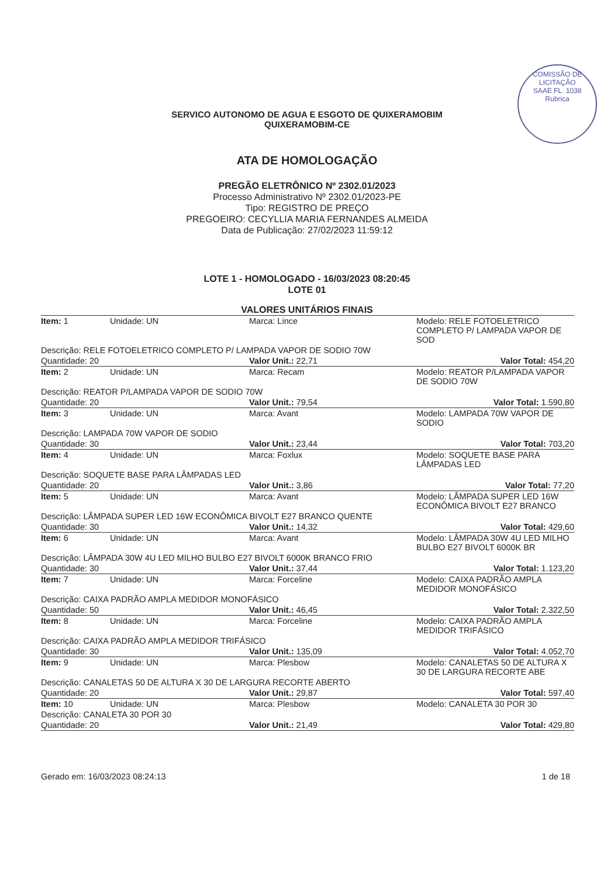COMISSÃO DE LICITAÇÃO
SAAE FL. 1038
Rubrica
SERVICO AUTONOMO DE AGUA E ESGOTO DE QUIXERAMOBIM
QUIXERAMOBIM-CE
ATA DE HOMOLOGAÇÃO
PREGÃO ELETRÔNICO Nº 2302.01/2023
Processo Administrativo Nº 2302.01/2023-PE
Tipo: REGISTRO DE PREÇO
PREGOEIRO: CECYLLIA MARIA FERNANDES ALMEIDA
Data de Publicação: 27/02/2023 11:59:12
LOTE 1 - HOMOLOGADO - 16/03/2023 08:20:45
LOTE 01
VALORES UNITÁRIOS FINAIS
| Item: 1 | Unidade: UN | Marca: Lince | Modelo: RELE FOTOELETRICO COMPLETO P/ LAMPADA VAPOR DE SOD |
| Descrição: RELE FOTOELETRICO COMPLETO P/ LAMPADA VAPOR DE SODIO 70W | | | |
| Quantidade: 20 | | Valor Unit.: 22,71 | Valor Total: 454,20 |
| Item: 2 | Unidade: UN | Marca: Recam | Modelo: REATOR P/LAMPADA VAPOR DE SODIO 70W |
| Descrição: REATOR P/LAMPADA VAPOR DE SODIO 70W | | | |
| Quantidade: 20 | | Valor Unit.: 79,54 | Valor Total: 1.590,80 |
| Item: 3 | Unidade: UN | Marca: Avant | Modelo: LAMPADA 70W VAPOR DE SODIO |
| Descrição: LAMPADA 70W VAPOR DE SODIO | | | |
| Quantidade: 30 | | Valor Unit.: 23,44 | Valor Total: 703,20 |
| Item: 4 | Unidade: UN | Marca: Foxlux | Modelo: SOQUETE BASE PARA LÂMPADAS LED |
| Descrição: SOQUETE BASE PARA LÂMPADAS LED | | | |
| Quantidade: 20 | | Valor Unit.: 3,86 | Valor Total: 77,20 |
| Item: 5 | Unidade: UN | Marca: Avant | Modelo: LÂMPADA SUPER LED 16W ECONÔMICA BIVOLT E27 BRANCO |
| Descrição: LÂMPADA SUPER LED 16W ECONÔMICA BIVOLT E27 BRANCO QUENTE | | | |
| Quantidade: 30 | | Valor Unit.: 14,32 | Valor Total: 429,60 |
| Item: 6 | Unidade: UN | Marca: Avant | Modelo: LÂMPADA 30W 4U LED MILHO BULBO E27 BIVOLT 6000K BR |
| Descrição: LÂMPADA 30W 4U LED MILHO BULBO E27 BIVOLT 6000K BRANCO FRIO | | | |
| Quantidade: 30 | | Valor Unit.: 37,44 | Valor Total: 1.123,20 |
| Item: 7 | Unidade: UN | Marca: Forceline | Modelo: CAIXA PADRÃO AMPLA MEDIDOR MONOFÁSICO |
| Descrição: CAIXA PADRÃO AMPLA MEDIDOR MONOFÁSICO | | | |
| Quantidade: 50 | | Valor Unit.: 46,45 | Valor Total: 2.322,50 |
| Item: 8 | Unidade: UN | Marca: Forceline | Modelo: CAIXA PADRÃO AMPLA MEDIDOR TRIFÁSICO |
| Descrição: CAIXA PADRÃO AMPLA MEDIDOR TRIFÁSICO | | | |
| Quantidade: 30 | | Valor Unit.: 135,09 | Valor Total: 4.052,70 |
| Item: 9 | Unidade: UN | Marca: Plesbow | Modelo: CANALETAS 50 DE ALTURA X 30 DE LARGURA RECORTE ABE |
| Descrição: CANALETAS 50 DE ALTURA X 30 DE LARGURA RECORTE ABERTO | | | |
| Quantidade: 20 | | Valor Unit.: 29,87 | Valor Total: 597,40 |
| Item: 10 | Unidade: UN | Marca: Plesbow | Modelo: CANALETA 30 POR 30 |
| Descrição: CANALETA 30 POR 30 | | | |
| Quantidade: 20 | | Valor Unit.: 21,49 | Valor Total: 429,80 |
Gerado em: 16/03/2023 08:24:13 1 de 18